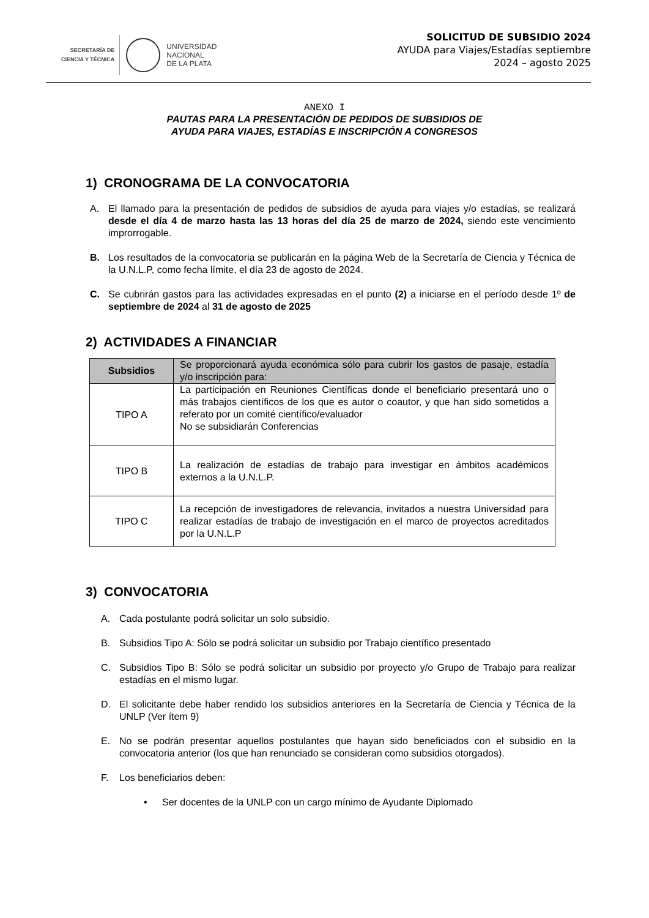SECRETARÍA DE
CIENCIA Y TÉCNICA
UNIVERSIDAD
NACIONAL
DE LA PLATA
SOLICITUD DE SUBSIDIO 2024
AYUDA para Viajes/Estadías septiembre
2024 – agosto 2025
ANEXO I
PAUTAS PARA LA PRESENTACIÓN DE PEDIDOS DE SUBSIDIOS DE
AYUDA PARA VIAJES, ESTADÍAS E INSCRIPCIÓN A CONGRESOS
1) CRONOGRAMA DE LA CONVOCATORIA
A. El llamado para la presentación de pedidos de subsidios de ayuda para viajes y/o estadías, se realizará desde el día 4 de marzo hasta las 13 horas del día 25 de marzo de 2024, siendo este vencimiento improrrogable.
B. Los resultados de la convocatoria se publicarán en la página Web de la Secretaría de Ciencia y Técnica de la U.N.L.P, como fecha límite, el día 23 de agosto de 2024.
C. Se cubrirán gastos para las actividades expresadas en el punto (2) a iniciarse en el período desde 1º de septiembre de 2024 al 31 de agosto de 2025
2) ACTIVIDADES A FINANCIAR
| Subsidios | Se proporcionará ayuda económica sólo para cubrir los gastos de pasaje, estadía y/o inscripción para: |
| TIPO A | La participación en Reuniones Científicas donde el beneficiario presentará uno o más trabajos científicos de los que es autor o coautor, y que han sido sometidos a referato por un comité científico/evaluador No se subsidiarán Conferencias |
| TIPO B | La realización de estadías de trabajo para investigar en ámbitos académicos externos a la U.N.L.P. |
| TIPO C | La recepción de investigadores de relevancia, invitados a nuestra Universidad para realizar estadías de trabajo de investigación en el marco de proyectos acreditados por la U.N.L.P |
3) CONVOCATORIA
A. Cada postulante podrá solicitar un solo subsidio.
B. Subsidios Tipo A: Sólo se podrá solicitar un subsidio por Trabajo científico presentado
C. Subsidios Tipo B: Sólo se podrá solicitar un subsidio por proyecto y/o Grupo de Trabajo para realizar estadías en el mismo lugar.
D. El solicitante debe haber rendido los subsidios anteriores en la Secretaría de Ciencia y Técnica de la UNLP (Ver ítem 9)
E. No se podrán presentar aquellos postulantes que hayan sido beneficiados con el subsidio en la convocatoria anterior (los que han renunciado se consideran como subsidios otorgados).
F. Los beneficiarios deben:
• Ser docentes de la UNLP con un cargo mínimo de Ayudante Diplomado